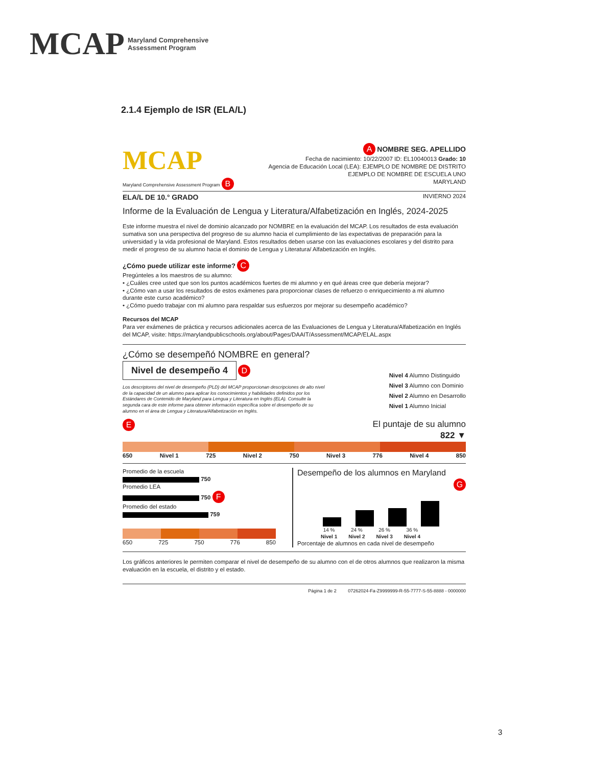MCAP Maryland Comprehensive
Assessment Program
2.1.4 Ejemplo de ISR (ELA/L)
MCAP
Maryland Comprehensive Assessment Program B
A NOMBRE SEG. APELLIDO
Fecha de nacimiento: 10/22/2007 ID: EL10040013 Grado: 10
Agencia de Educación Local (LEA): EJEMPLO DE NOMBRE DE DISTRITO
EJEMPLO DE NOMBRE DE ESCUELA UNO
MARYLAND
ELA/L DE 10.° GRADO INVIERNO 2024
Informe de la Evaluación de Lengua y Literatura/Alfabetización en Inglés, 2024-2025
Este informe muestra el nivel de dominio alcanzado por NOMBRE en la evaluación del MCAP. Los resultados de esta evaluación sumativa son una perspectiva del progreso de su alumno hacia el cumplimiento de las expectativas de preparación para la universidad y la vida profesional de Maryland. Estos resultados deben usarse con las evaluaciones escolares y del distrito para medir el progreso de su alumno hacia el dominio de Lengua y Literatura/ Alfabetización en Inglés.
¿Cómo puede utilizar este informe? C
Pregúnteles a los maestros de su alumno:
• ¿Cuáles cree usted que son los puntos académicos fuertes de mi alumno y en qué áreas cree que debería mejorar?
• ¿Cómo van a usar los resultados de estos exámenes para proporcionar clases de refuerzo o enriquecimiento a mi alumno durante este curso académico?
• ¿Cómo puedo trabajar con mi alumno para respaldar sus esfuerzos por mejorar su desempeño académico?
Recursos del MCAP
Para ver exámenes de práctica y recursos adicionales acerca de las Evaluaciones de Lengua y Literatura/Alfabetización en Inglés del MCAP, visite: https://marylandpublicschools.org/about/Pages/DAAIT/Assessment/MCAP/ELAL.aspx
¿Cómo se desempeñó NOMBRE en general?
Nivel de desempeño 4 D
Los descriptores del nivel de desempeño (PLD) del MCAP proporcionan descripciones de alto nivel de la capacidad de un alumno para aplicar los conocimientos y habilidades definidos por los Estándares de Contenido de Maryland para Lengua y Literatura en Inglés (ELA). Consulte la segunda cara de este informe para obtener información específica sobre el desempeño de su alumno en el área de Lengua y Literatura/Alfabetización en Inglés.
Nivel 4 Alumno Distinguido
Nivel 3 Alumno con Dominio
Nivel 2 Alumno en Desarrollo
Nivel 1 Alumno Inicial
E
El puntaje de su alumno
822 ▼
650 Nivel 1 725 Nivel 2 750 Nivel 3 776 Nivel 4 850
Promedio de la escuela
750
Promedio LEA
750 F
Promedio del estado
759
650 725 750 776 850
Desempeño de los alumnos en Maryland
G
14 %
Nivel 1 24 %
Nivel 2 26 %
Nivel 3 36 %
Nivel 4
Porcentaje de alumnos en cada nivel de desempeño
Los gráficos anteriores le permiten comparar el nivel de desempeño de su alumno con el de otros alumnos que realizaron la misma evaluación en la escuela, el distrito y el estado.
Página 1 de 2 07262024-Fa-Z9999999-R-55-7777-S-55-8888 - 0000000
3